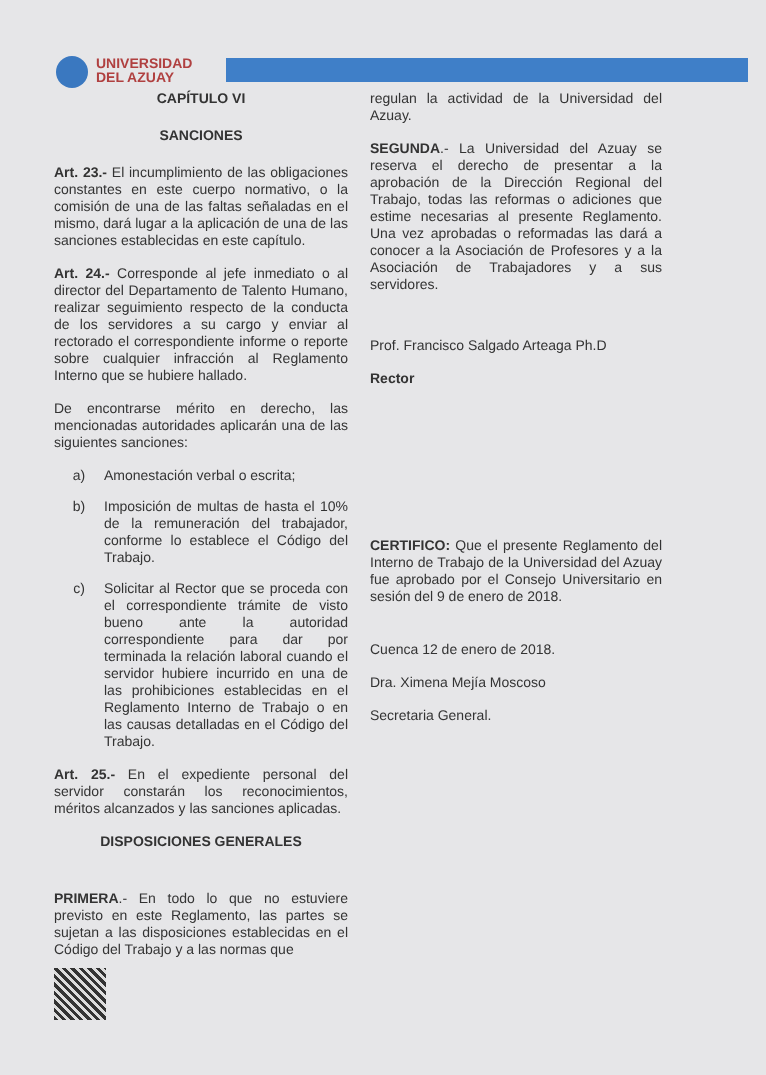UNIVERSIDAD
DEL AZUAY
CAPÍTULO VI
SANCIONES
Art. 23.- El incumplimiento de las obligaciones constantes en este cuerpo normativo, o la comisión de una de las faltas señaladas en el mismo, dará lugar a la aplicación de una de las sanciones establecidas en este capítulo.
Art. 24.- Corresponde al jefe inmediato o al director del Departamento de Talento Humano, realizar seguimiento respecto de la conducta de los servidores a su cargo y enviar al rectorado el correspondiente informe o reporte sobre cualquier infracción al Reglamento Interno que se hubiere hallado.
De encontrarse mérito en derecho, las mencionadas autoridades aplicarán una de las siguientes sanciones:
a) Amonestación verbal o escrita;
b) Imposición de multas de hasta el 10% de la remuneración del trabajador, conforme lo establece el Código del Trabajo.
c) Solicitar al Rector que se proceda con el correspondiente trámite de visto bueno ante la autoridad correspondiente para dar por terminada la relación laboral cuando el servidor hubiere incurrido en una de las prohibiciones establecidas en el Reglamento Interno de Trabajo o en las causas detalladas en el Código del Trabajo.
Art. 25.- En el expediente personal del servidor constarán los reconocimientos, méritos alcanzados y las sanciones aplicadas.
DISPOSICIONES GENERALES
PRIMERA.- En todo lo que no estuviere previsto en este Reglamento, las partes se sujetan a las disposiciones establecidas en el Código del Trabajo y a las normas que
regulan la actividad de la Universidad del Azuay.
SEGUNDA.- La Universidad del Azuay se reserva el derecho de presentar a la aprobación de la Dirección Regional del Trabajo, todas las reformas o adiciones que estime necesarias al presente Reglamento. Una vez aprobadas o reformadas las dará a conocer a la Asociación de Profesores y a la Asociación de Trabajadores y a sus servidores.
Prof. Francisco Salgado Arteaga Ph.D
Rector
CERTIFICO: Que el presente Reglamento del Interno de Trabajo de la Universidad del Azuay fue aprobado por el Consejo Universitario en sesión del 9 de enero de 2018.
Cuenca 12 de enero de 2018.
Dra. Ximena Mejía Moscoso
Secretaria General.